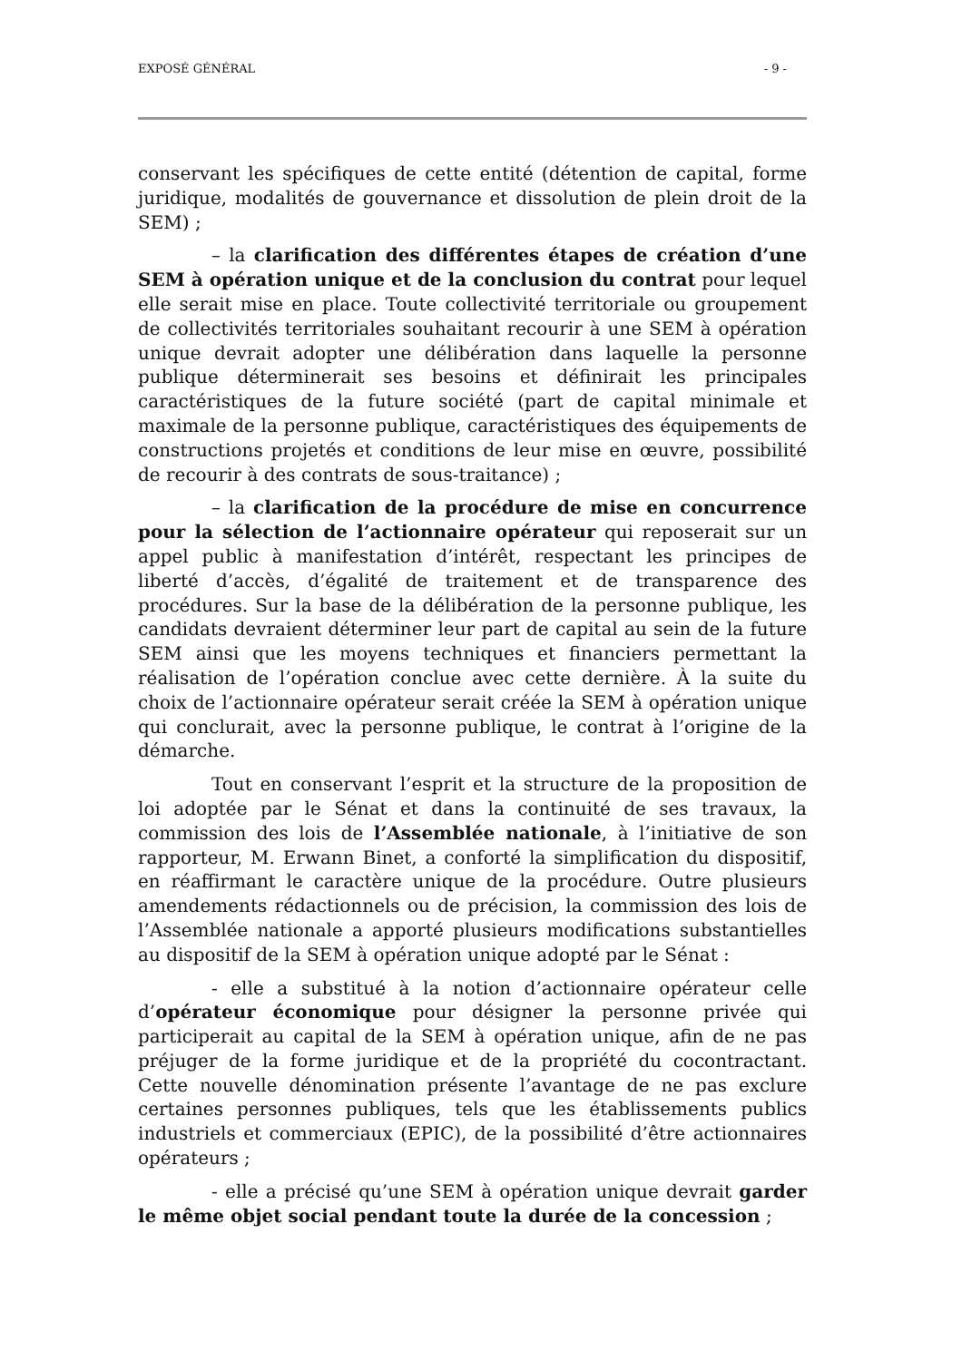EXPOSÉ GÉNÉRAL - 9 -
conservant les spécifiques de cette entité (détention de capital, forme juridique, modalités de gouvernance et dissolution de plein droit de la SEM) ;
– la clarification des différentes étapes de création d’une SEM à opération unique et de la conclusion du contrat pour lequel elle serait mise en place. Toute collectivité territoriale ou groupement de collectivités territoriales souhaitant recourir à une SEM à opération unique devrait adopter une délibération dans laquelle la personne publique déterminerait ses besoins et définirait les principales caractéristiques de la future société (part de capital minimale et maximale de la personne publique, caractéristiques des équipements de constructions projetés et conditions de leur mise en œuvre, possibilité de recourir à des contrats de sous-traitance) ;
– la clarification de la procédure de mise en concurrence pour la sélection de l’actionnaire opérateur qui reposerait sur un appel public à manifestation d’intérêt, respectant les principes de liberté d’accès, d’égalité de traitement et de transparence des procédures. Sur la base de la délibération de la personne publique, les candidats devraient déterminer leur part de capital au sein de la future SEM ainsi que les moyens techniques et financiers permettant la réalisation de l’opération conclue avec cette dernière. À la suite du choix de l’actionnaire opérateur serait créée la SEM à opération unique qui conclurait, avec la personne publique, le contrat à l’origine de la démarche.
Tout en conservant l’esprit et la structure de la proposition de loi adoptée par le Sénat et dans la continuité de ses travaux, la commission des lois de l’Assemblée nationale, à l’initiative de son rapporteur, M. Erwann Binet, a conforté la simplification du dispositif, en réaffirmant le caractère unique de la procédure. Outre plusieurs amendements rédactionnels ou de précision, la commission des lois de l’Assemblée nationale a apporté plusieurs modifications substantielles au dispositif de la SEM à opération unique adopté par le Sénat :
- elle a substitué à la notion d’actionnaire opérateur celle d’opérateur économique pour désigner la personne privée qui participerait au capital de la SEM à opération unique, afin de ne pas préjuger de la forme juridique et de la propriété du cocontractant. Cette nouvelle dénomination présente l’avantage de ne pas exclure certaines personnes publiques, tels que les établissements publics industriels et commerciaux (EPIC), de la possibilité d’être actionnaires opérateurs ;
- elle a précisé qu’une SEM à opération unique devrait garder le même objet social pendant toute la durée de la concession ;